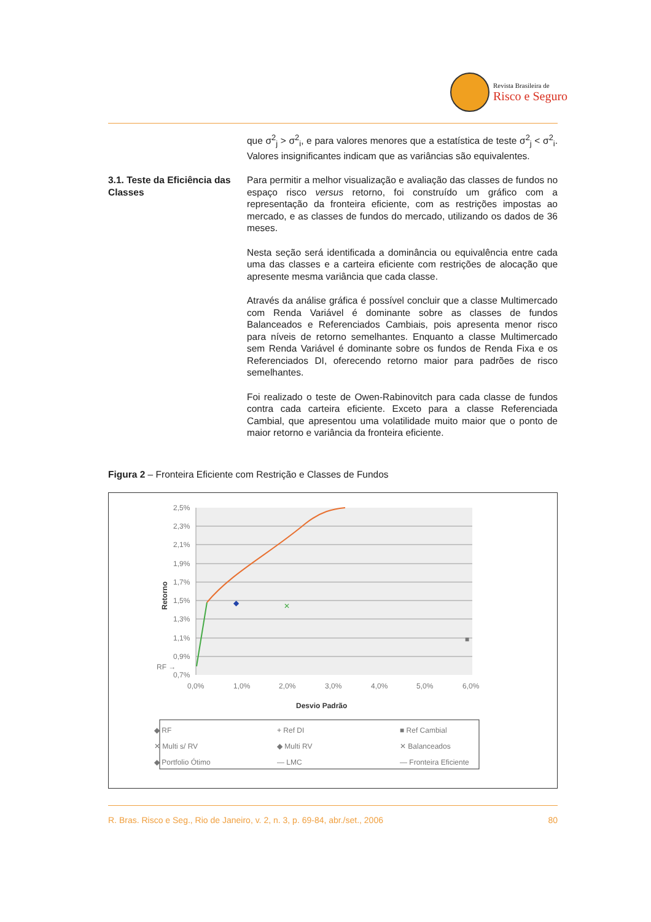Revista Brasileira de
Risco e Seguro
que σ<sup>2</sup><sub>j</sub> > σ<sup>2</sup><sub>i</sub>, e para valores menores que a estatística de teste σ<sup>2</sup><sub>j</sub> < σ<sup>2</sup><sub>i</sub>. Valores insignificantes indicam que as variâncias são equivalentes.
3.1. Teste da Eficiência das Classes
Para permitir a melhor visualização e avaliação das classes de fundos no espaço risco versus retorno, foi construído um gráfico com a representação da fronteira eficiente, com as restrições impostas ao mercado, e as classes de fundos do mercado, utilizando os dados de 36 meses.
Nesta seção será identificada a dominância ou equivalência entre cada uma das classes e a carteira eficiente com restrições de alocação que apresente mesma variância que cada classe.
Através da análise gráfica é possível concluir que a classe Multimercado com Renda Variável é dominante sobre as classes de fundos Balanceados e Referenciados Cambiais, pois apresenta menor risco para níveis de retorno semelhantes. Enquanto a classe Multimercado sem Renda Variável é dominante sobre os fundos de Renda Fixa e os Referenciados DI, oferecendo retorno maior para padrões de risco semelhantes.
Foi realizado o teste de Owen-Rabinovitch para cada classe de fundos contra cada carteira eficiente. Exceto para a classe Referenciada Cambial, que apresentou uma volatilidade muito maior que o ponto de maior retorno e variância da fronteira eficiente.
Figura 2 – Fronteira Eficiente com Restrição e Classes de Fundos
2,5%
2,3%
2,1%
1,9%
1,7%
1,5%
1,3%
1,1%
0,9%
0,7%
RF →
0,0%
1,0%
2,0%
3,0%
4,0%
5,0%
6,0%
Desvio Padrão
Retorno
◆
✕
■
◆ RF
+ Ref DI
■ Ref Cambial
✕ Multi s/ RV
◆ Multi RV
✕ Balanceados
◆ Portfolio Ótimo
— LMC
— Fronteira Eficiente
R. Bras. Risco e Seg., Rio de Janeiro, v. 2, n. 3, p. 69-84, abr./set., 2006 80